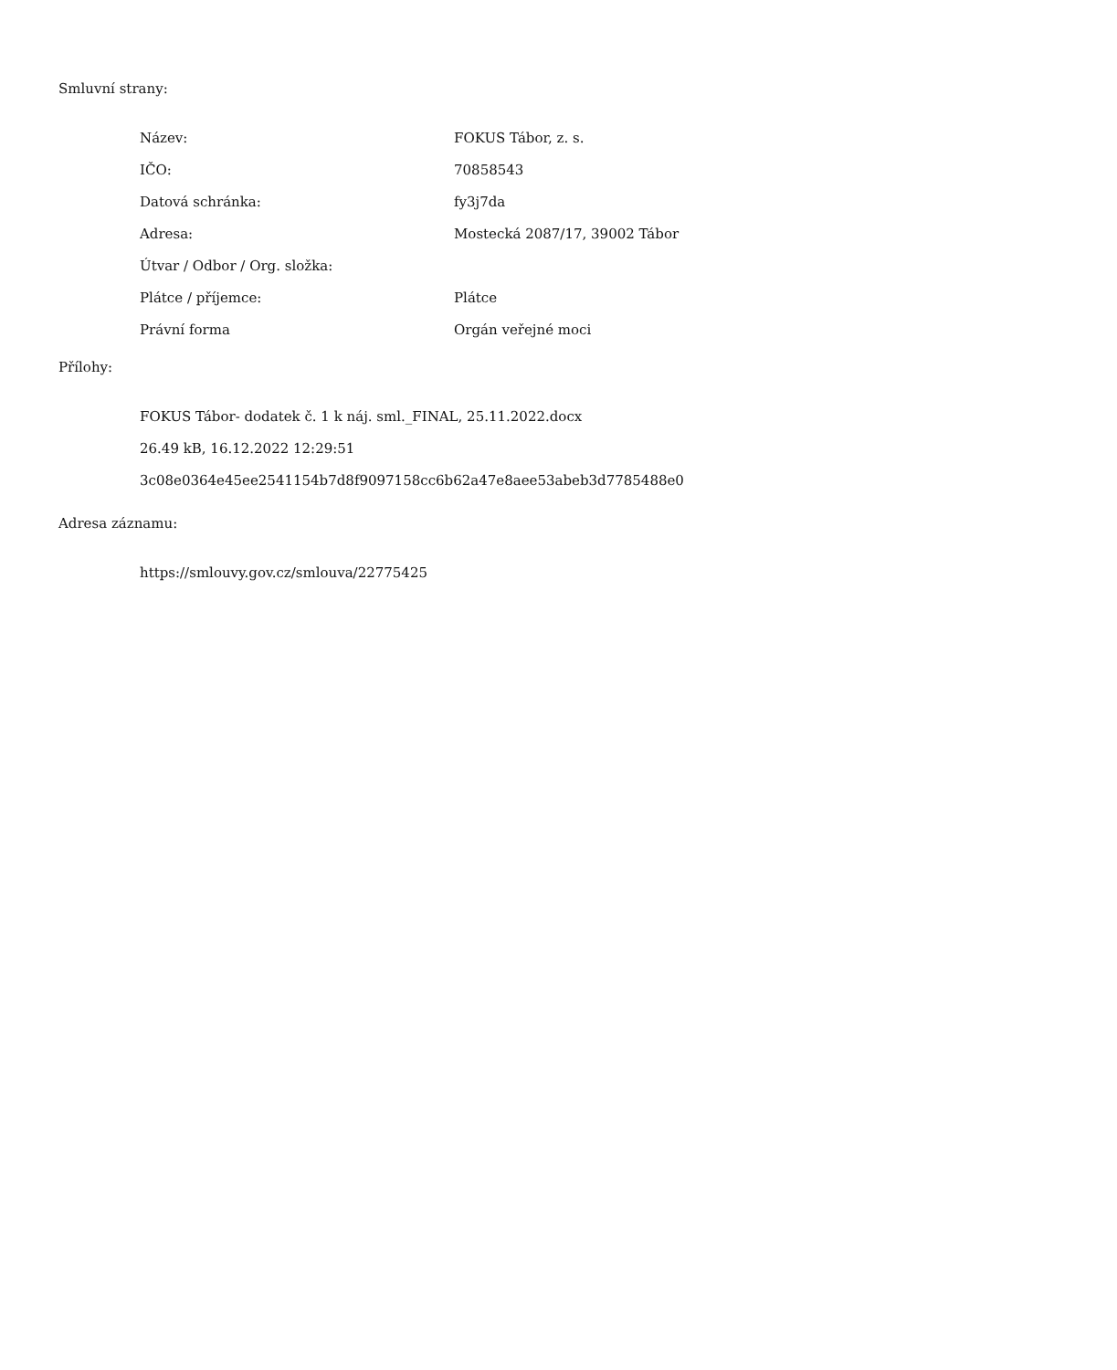Smluvní strany:
| Název: | FOKUS Tábor, z. s. |
| IČO: | 70858543 |
| Datová schránka: | fy3j7da |
| Adresa: | Mostecká 2087/17, 39002 Tábor |
| Útvar / Odbor / Org. složka: | |
| Plátce / příjemce: | Plátce |
| Právní forma | Orgán veřejné moci |
Přílohy:
FOKUS Tábor- dodatek č. 1 k náj. sml._FINAL, 25.11.2022.docx
26.49 kB, 16.12.2022 12:29:51
3c08e0364e45ee2541154b7d8f9097158cc6b62a47e8aee53abeb3d7785488e0
Adresa záznamu:
https://smlouvy.gov.cz/smlouva/22775425